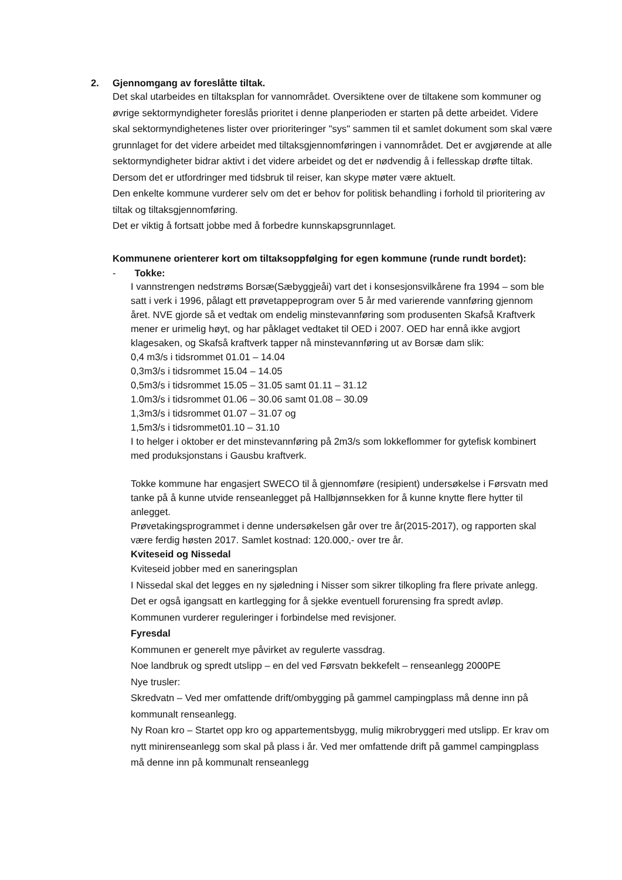2. Gjennomgang av foreslåtte tiltak.
Det skal utarbeides en tiltaksplan for vannområdet. Oversiktene over de tiltakene som kommuner og øvrige sektormyndigheter foreslås prioritet i denne planperioden er starten på dette arbeidet. Videre skal sektormyndighetenes lister over prioriteringer "sys" sammen til et samlet dokument som skal være grunnlaget for det videre arbeidet med tiltaksgjennomføringen i vannområdet. Det er avgjørende at alle sektormyndigheter bidrar aktivt i det videre arbeidet og det er nødvendig å i fellesskap drøfte tiltak. Dersom det er utfordringer med tidsbruk til reiser, kan skype møter være aktuelt.
Den enkelte kommune vurderer selv om det er behov for politisk behandling i forhold til prioritering av tiltak og tiltaksgjennomføring.
Det er viktig å fortsatt jobbe med å forbedre kunnskapsgrunnlaget.
Kommunene orienterer kort om tiltaksoppfølging for egen kommune (runde rundt bordet):
- Tokke:
I vannstrengen nedstrøms Borsæ(Sæbyggjeåi) vart det i konsesjonsvilkårene fra 1994 – som ble satt i verk i 1996, pålagt ett prøvetappeprogram over 5 år med varierende vannføring gjennom året. NVE gjorde så et vedtak om endelig minstevannføring som produsenten Skafså Kraftverk mener er urimelig høyt, og har påklaget vedtaket til OED i 2007. OED har ennå ikke avgjort klagesaken, og Skafså kraftverk tapper nå minstevannføring ut av Borsæ dam slik:
0,4 m3/s i tidsrommet 01.01 – 14.04
0,3m3/s i tidsrommet 15.04 – 14.05
0,5m3/s i tidsrommet 15.05 – 31.05 samt 01.11 – 31.12
1.0m3/s i tidsrommet 01.06 – 30.06 samt 01.08 – 30.09
1,3m3/s i tidsrommet 01.07 – 31.07 og
1,5m3/s i tidsrommet01.10 – 31.10
I to helger i oktober er det minstevannføring på 2m3/s som lokkeflommer for gytefisk kombinert med produksjonstans i Gausbu kraftverk.
Tokke kommune har engasjert SWECO til å gjennomføre (resipient) undersøkelse i Førsvatn med tanke på å kunne utvide renseanlegget på Hallbjønnsekken for å kunne knytte flere hytter til anlegget.
Prøvetakingsprogrammet i denne undersøkelsen går over tre år(2015-2017), og rapporten skal være ferdig høsten 2017. Samlet kostnad: 120.000,- over tre år.
Kviteseid og Nissedal
Kviteseid jobber med en saneringsplan
I Nissedal skal det legges en ny sjøledning i Nisser som sikrer tilkopling fra flere private anlegg. Det er også igangsatt en kartlegging for å sjekke eventuell forurensing fra spredt avløp. Kommunen vurderer reguleringer i forbindelse med revisjoner.
Fyresdal
Kommunen er generelt mye påvirket av regulerte vassdrag.
Noe landbruk og spredt utslipp – en del ved Førsvatn bekkefelt – renseanlegg 2000PE
Nye trusler:
Skredvatn – Ved mer omfattende drift/ombygging på gammel campingplass må denne inn på kommunalt renseanlegg.
Ny Roan kro – Startet opp kro og appartementsbygg, mulig mikrobryggeri med utslipp. Er krav om nytt minirenseanlegg som skal på plass i år. Ved mer omfattende drift på gammel campingplass må denne inn på kommunalt renseanlegg